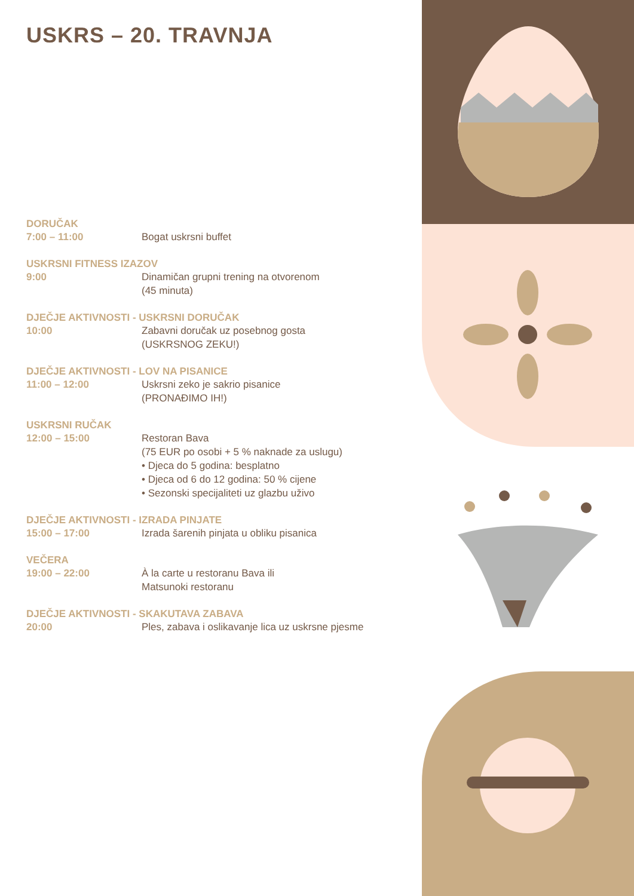USKRS – 20. TRAVNJA
DORUČAK
7:00 – 11:00 Bogat uskrsni buffet
USKRSNI FITNESS IZAZOV
9:00 Dinamičan grupni trening na otvorenom
(45 minuta)
DJEČJE AKTIVNOSTI - USKRSNI DORUČAK
10:00 Zabavni doručak uz posebnog gosta
(USKRSNOG ZEKU!)
DJEČJE AKTIVNOSTI - LOV NA PISANICE
11:00 – 12:00 Uskrsni zeko je sakrio pisanice
(PRONAĐIMO IH!)
USKRSNI RUČAK
12:00 – 15:00 Restoran Bava
(75 EUR po osobi + 5 % naknade za uslugu)
• Djeca do 5 godina: besplatno
• Djeca od 6 do 12 godina: 50 % cijene
• Sezonski specijaliteti uz glazbu uživo
DJEČJE AKTIVNOSTI - IZRADA PINJATE
15:00 – 17:00 Izrada šarenih pinjata u obliku pisanica
VEČERA
19:00 – 22:00 À la carte u restoranu Bava ili
Matsunoki restoranu
DJEČJE AKTIVNOSTI - SKAKUTAVA ZABAVA
20:00 Ples, zabava i oslikavanje lica uz uskrsne pjesme